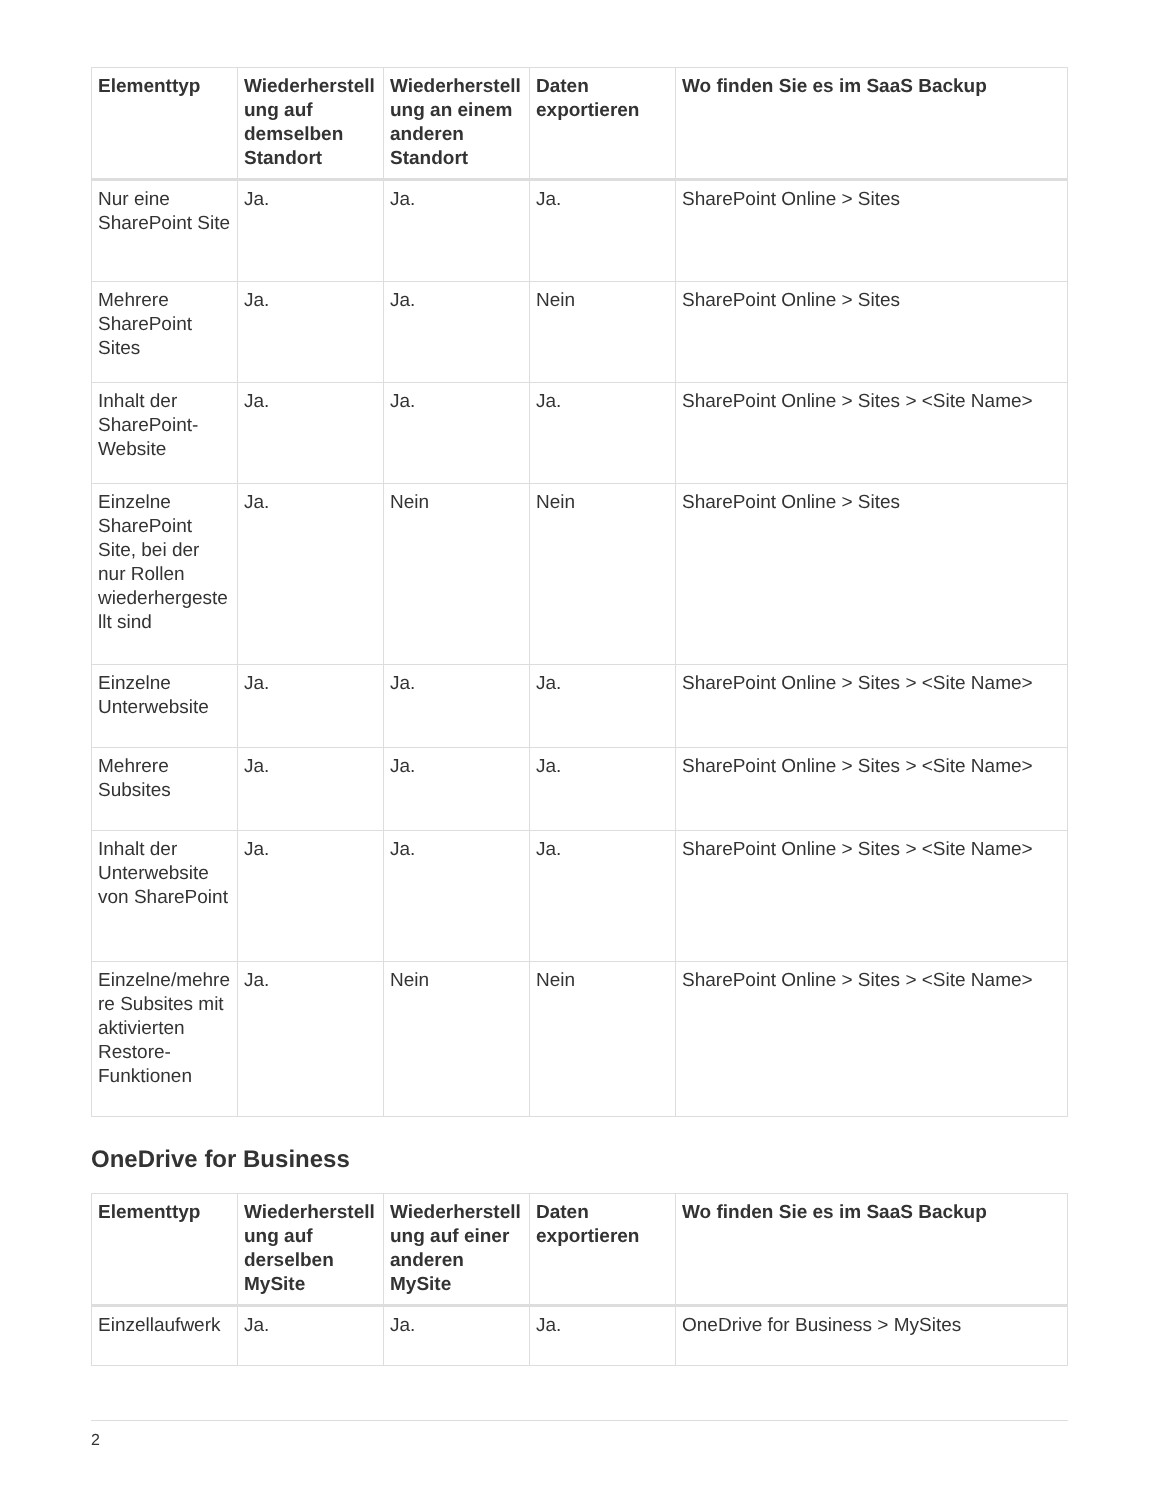| Elementtyp | Wiederherstellung auf demselben Standort | Wiederherstellung an einem anderen Standort | Daten exportieren | Wo finden Sie es im SaaS Backup |
| --- | --- | --- | --- | --- |
| Nur eine SharePoint Site | Ja. | Ja. | Ja. | SharePoint Online > Sites |
| Mehrere SharePoint Sites | Ja. | Ja. | Nein | SharePoint Online > Sites |
| Inhalt der SharePoint-Website | Ja. | Ja. | Ja. | SharePoint Online > Sites > <Site Name> |
| Einzelne SharePoint Site, bei der nur Rollen wiederhergestellt sind | Ja. | Nein | Nein | SharePoint Online > Sites |
| Einzelne Unterwebsite | Ja. | Ja. | Ja. | SharePoint Online > Sites > <Site Name> |
| Mehrere Subsites | Ja. | Ja. | Ja. | SharePoint Online > Sites > <Site Name> |
| Inhalt der Unterwebsite von SharePoint | Ja. | Ja. | Ja. | SharePoint Online > Sites > <Site Name> |
| Einzelne/mehrere Subsites mit aktivierten Restore-Funktionen | Ja. | Nein | Nein | SharePoint Online > Sites > <Site Name> |
OneDrive for Business
| Elementtyp | Wiederherstellung auf derselben MySite | Wiederherstellung auf einer anderen MySite | Daten exportieren | Wo finden Sie es im SaaS Backup |
| --- | --- | --- | --- | --- |
| Einzellaufwerk | Ja. | Ja. | Ja. | OneDrive for Business > MySites |
2